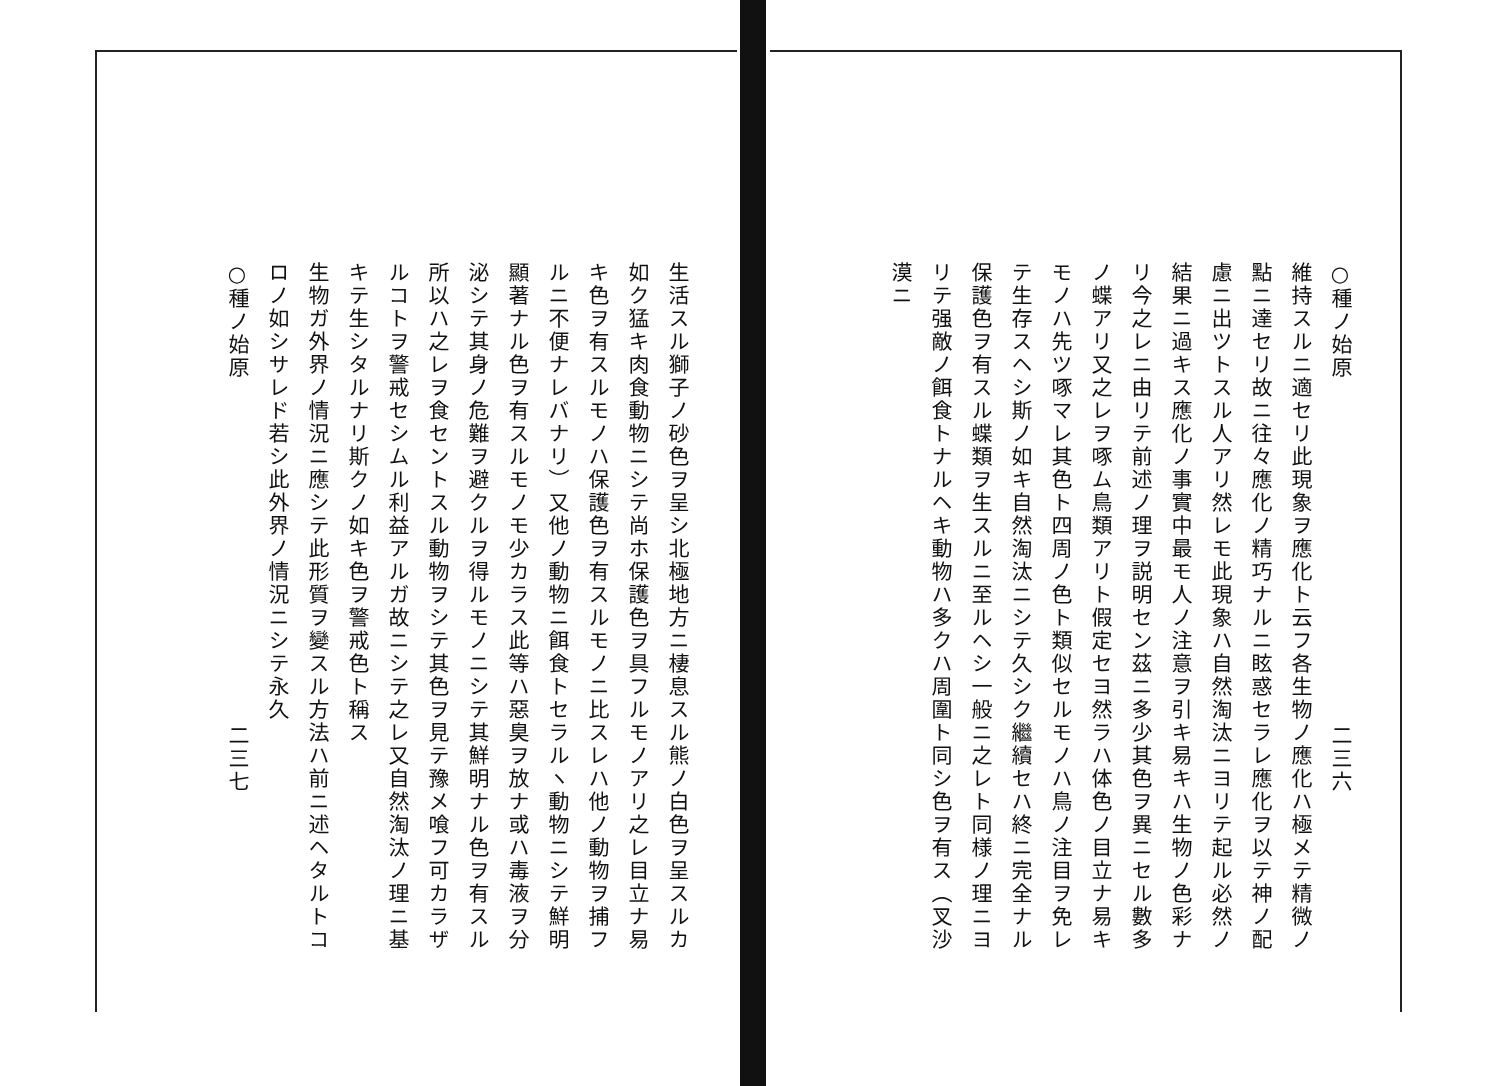○種ノ始原　　　　　　　　　　　　　　　二三六
維持スルニ適セリ此現象ヲ應化ト云フ各生物ノ應化ハ極メテ精微ノ點ニ達セリ故ニ往々應化ノ精巧ナルニ眩惑セラレ應化ヲ以テ神ノ配慮ニ出ツトスル人アリ然レモ此現象ハ自然淘汰ニヨリテ起ル必然ノ結果ニ過キス應化ノ事實中最モ人ノ注意ヲ引キ易キハ生物ノ色彩ナリ今之レニ由リテ前述ノ理ヲ説明セン茲ニ多少其色ヲ異ニセル數多ノ蝶アリ又之レヲ啄ム鳥類アリト假定セヨ然ラハ体色ノ目立ナ易キモノハ先ツ啄マレ其色ト四周ノ色ト類似セルモノハ鳥ノ注目ヲ免レテ生存スヘシ斯ノ如キ自然淘汰ニシテ久シク繼續セハ終ニ完全ナル保護色ヲ有スル蝶類ヲ生スルニ至ルヘシ一般ニ之レト同様ノ理ニヨリテ强敵ノ餌食トナルヘキ動物ハ多クハ周圍ト同シ色ヲ有ス（叉沙漠ニ
生活スル獅子ノ砂色ヲ呈シ北極地方ニ棲息スル熊ノ白色ヲ呈スルカ如ク猛キ肉食動物ニシテ尚ホ保護色ヲ具フルモノアリ之レ目立ナ易キ色ヲ有スルモノハ保護色ヲ有スルモノニ比スレハ他ノ動物ヲ捕フルニ不便ナレバナリ）又他ノ動物ニ餌食トセラルヽ動物ニシテ鮮明顯著ナル色ヲ有スルモノモ少カラス此等ハ惡臭ヲ放ナ或ハ毒液ヲ分泌シテ其身ノ危難ヲ避クルヲ得ルモノニシテ其鮮明ナル色ヲ有スル所以ハ之レヲ食セントスル動物ヲシテ其色ヲ見テ豫メ喰フ可カラザルコトヲ警戒セシムル利益アルガ故ニシテ之レ又自然淘汰ノ理ニ基キテ生シタルナリ斯クノ如キ色ヲ警戒色ト稱ス
生物ガ外界ノ情況ニ應シテ此形質ヲ變スル方法ハ前ニ述ヘタルトコロノ如シサレド若シ此外界ノ情況ニシテ永久
○種ノ始原　　　　　　　　　　　　　　　二三七